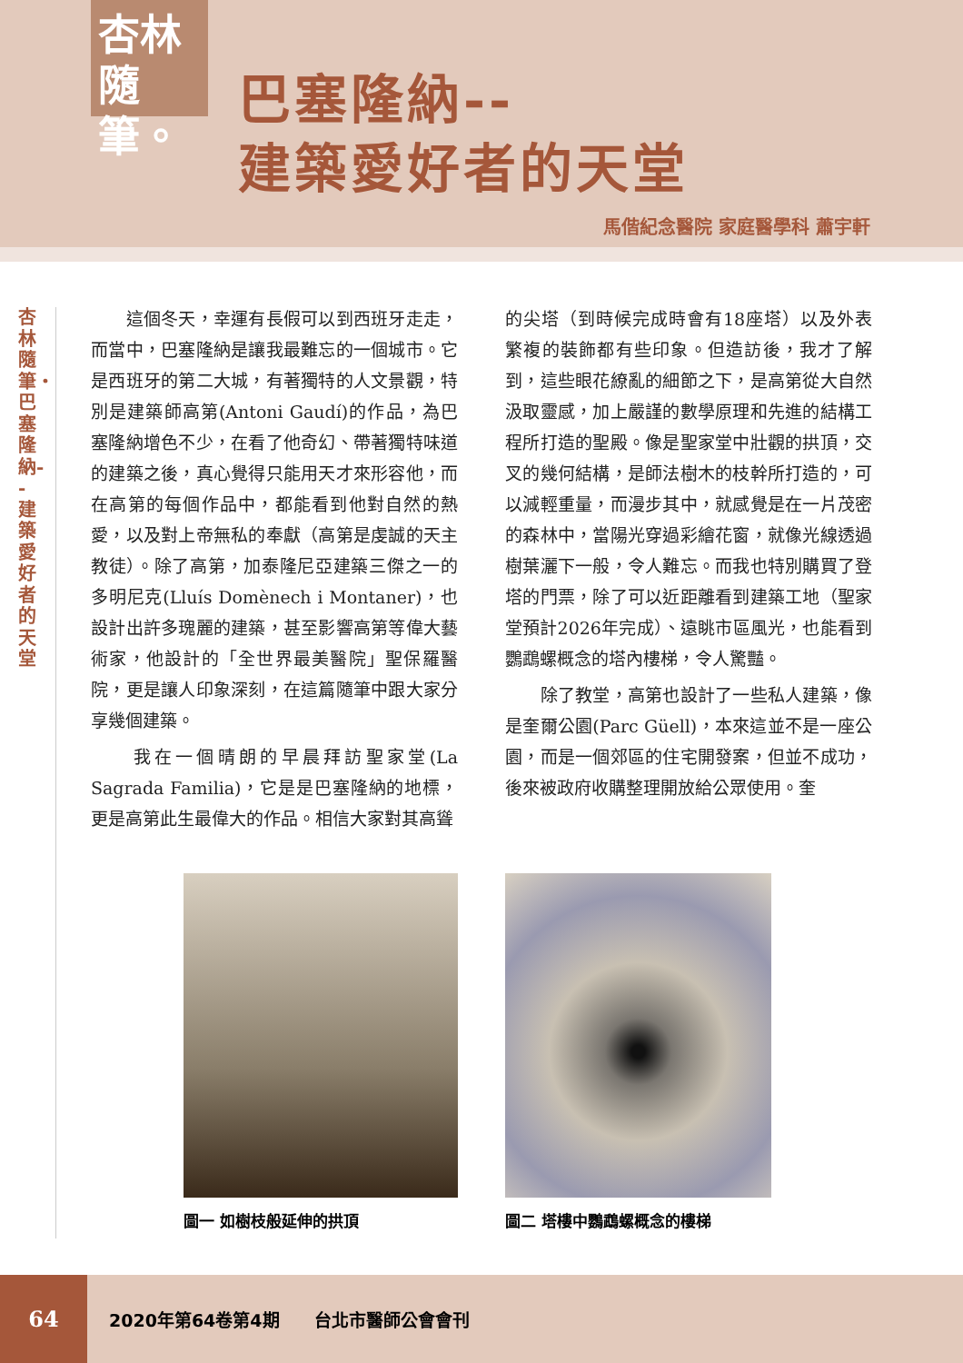杏林
隨筆。
巴塞隆納--
建築愛好者的天堂
馬偕紀念醫院 家庭醫學科 蕭宇軒
杏林隨筆・巴塞隆納--建築愛好者的天堂
　　這個冬天，幸運有長假可以到西班牙走走，而當中，巴塞隆納是讓我最難忘的一個城市。它是西班牙的第二大城，有著獨特的人文景觀，特別是建築師高第(Antoni Gaudí)的作品，為巴塞隆納增色不少，在看了他奇幻、帶著獨特味道的建築之後，真心覺得只能用天才來形容他，而在高第的每個作品中，都能看到他對自然的熱愛，以及對上帝無私的奉獻（高第是虔誠的天主教徒）。除了高第，加泰隆尼亞建築三傑之一的多明尼克(Lluís Domènech i Montaner)，也設計出許多瑰麗的建築，甚至影響高第等偉大藝術家，他設計的「全世界最美醫院」聖保羅醫院，更是讓人印象深刻，在這篇隨筆中跟大家分享幾個建築。
　　我在一個晴朗的早晨拜訪聖家堂(La Sagrada Familia)，它是是巴塞隆納的地標，更是高第此生最偉大的作品。相信大家對其高聳
的尖塔（到時候完成時會有18座塔）以及外表繁複的裝飾都有些印象。但造訪後，我才了解到，這些眼花繚亂的細節之下，是高第從大自然汲取靈感，加上嚴謹的數學原理和先進的結構工程所打造的聖殿。像是聖家堂中壯觀的拱頂，交叉的幾何結構，是師法樹木的枝幹所打造的，可以減輕重量，而漫步其中，就感覺是在一片茂密的森林中，當陽光穿過彩繪花窗，就像光線透過樹葉灑下一般，令人難忘。而我也特別購買了登塔的門票，除了可以近距離看到建築工地（聖家堂預計2026年完成）、遠眺市區風光，也能看到鸚鵡螺概念的塔內樓梯，令人驚豔。
　　除了教堂，高第也設計了一些私人建築，像是奎爾公園(Parc Güell)，本來這並不是一座公園，而是一個郊區的住宅開發案，但並不成功，後來被政府收購整理開放給公眾使用。奎
圖一 如樹枝般延伸的拱頂 圖二 塔樓中鸚鵡螺概念的樓梯
64
2020年第64卷第4期　　台北市醫師公會會刊